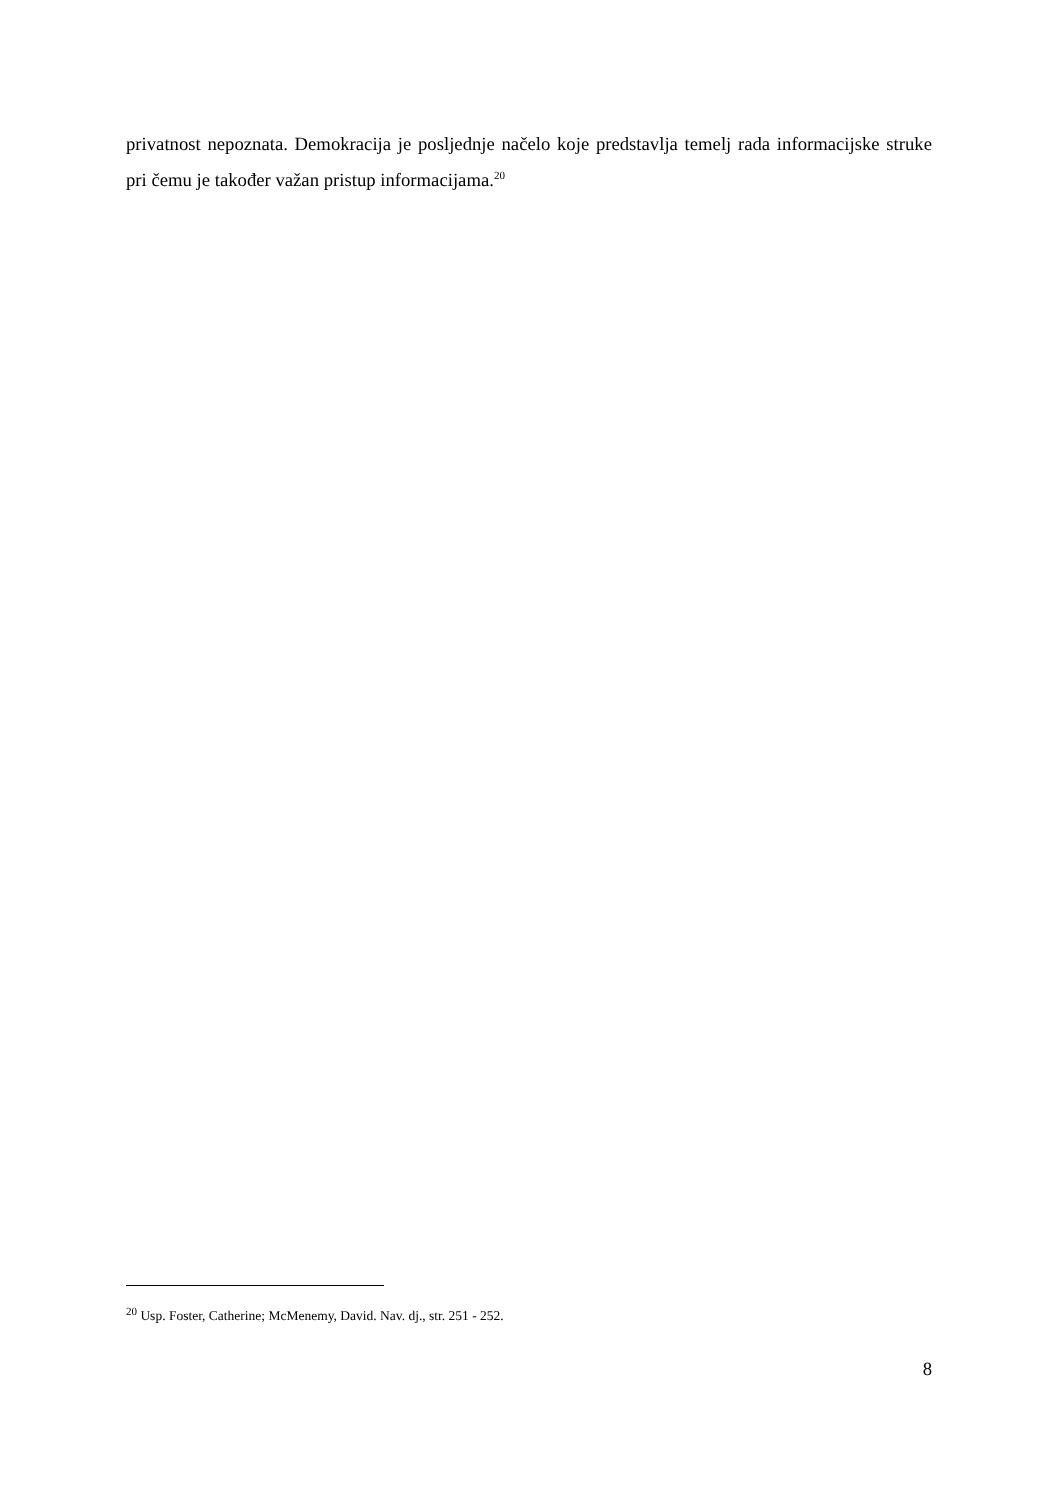privatnost nepoznata. Demokracija je posljednje načelo koje predstavlja temelj rada informacijske struke pri čemu je također važan pristup informacijama.<sup>20</sup>
<sup>20</sup> Usp. Foster, Catherine; McMenemy, David. Nav. dj., str. 251 - 252.
8